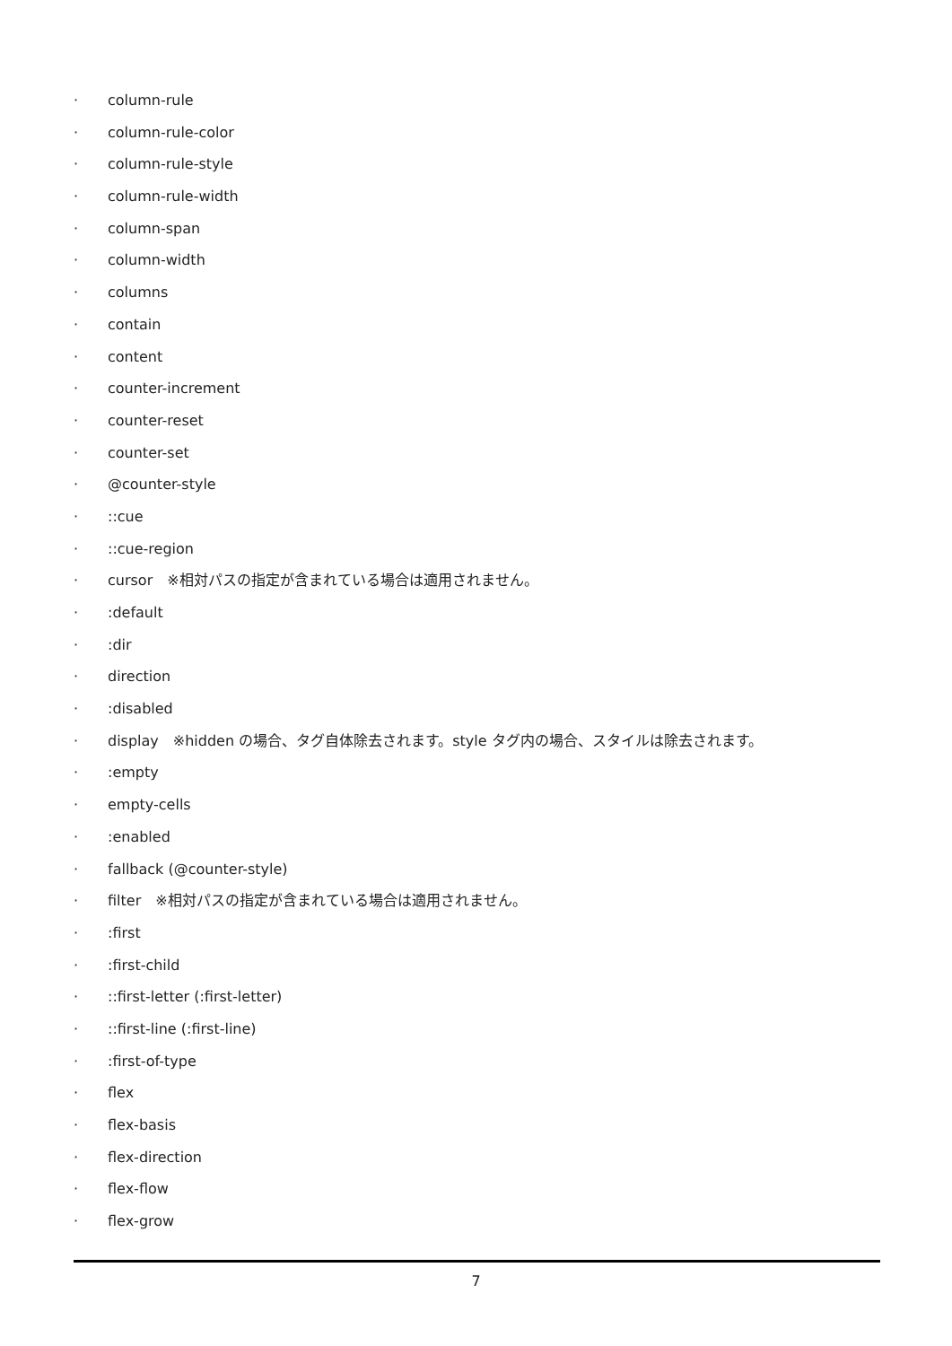· column-rule
· column-rule-color
· column-rule-style
· column-rule-width
· column-span
· column-width
· columns
· contain
· content
· counter-increment
· counter-reset
· counter-set
· @counter-style
·::cue
·::cue-region
· cursor　※相対パスの指定が含まれている場合は適用されません。
·:default
·:dir
· direction
·:disabled
· display　※hidden の場合、タグ自体除去されます。style タグ内の場合、スタイルは除去されます。
·:empty
· empty-cells
·:enabled
· fallback (@counter-style)
· filter　※相対パスの指定が含まれている場合は適用されません。
·:first
·:first-child
·::first-letter (:first-letter)
·::first-line (:first-line)
·:first-of-type
· flex
· flex-basis
· flex-direction
· flex-flow
· flex-grow
7